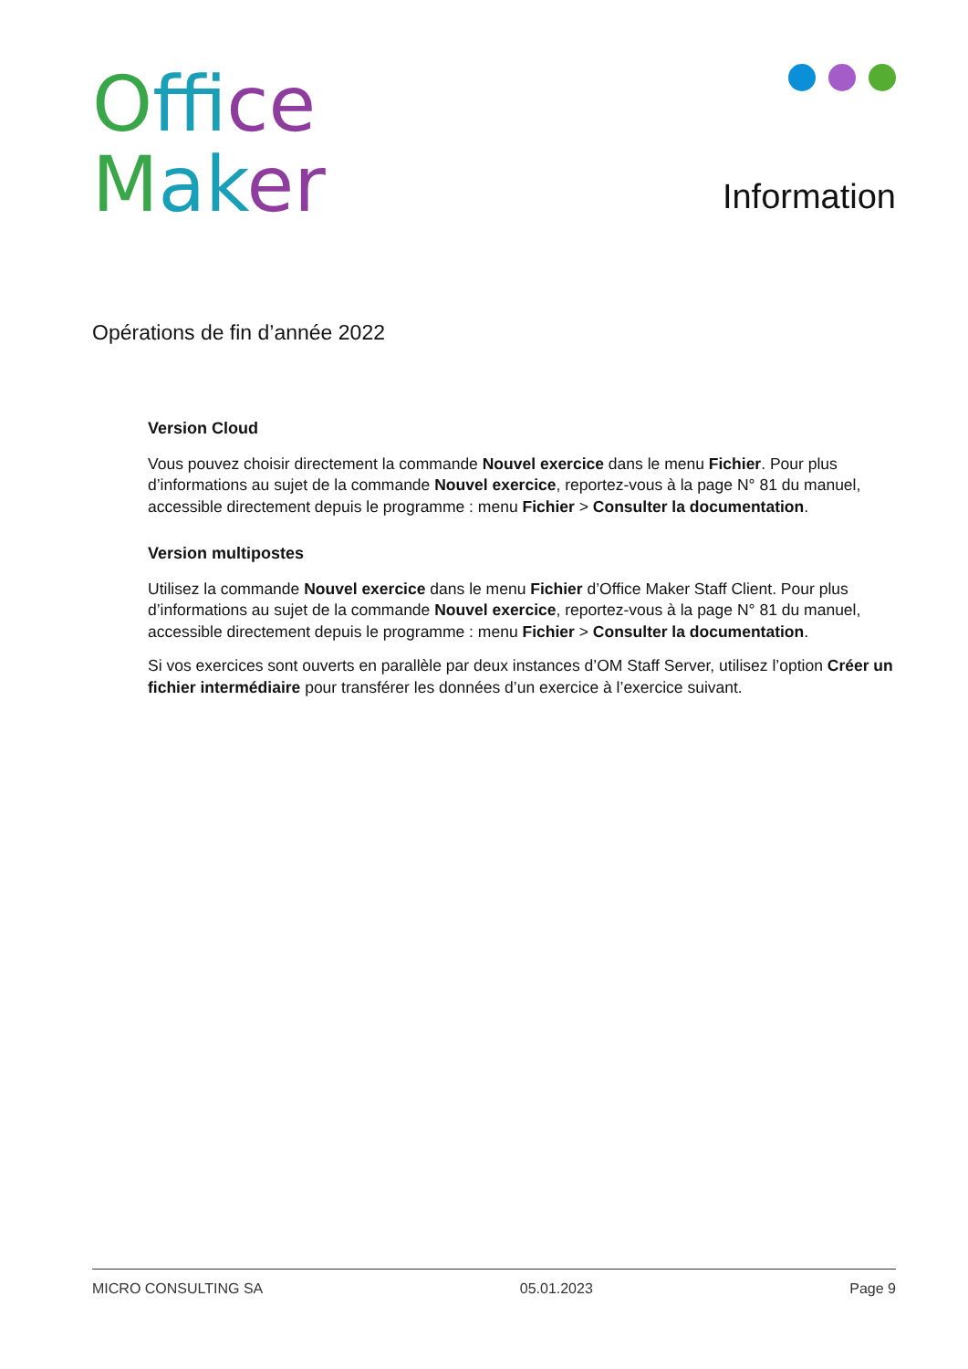Offi ce
Mak er
Information
Opérations de fin d’année 2022
Version Cloud
Vous pouvez choisir directement la commande Nouvel exercice dans le menu Fichier. Pour plus d’informations au sujet de la commande Nouvel exercice, reportez-vous à la page N° 81 du manuel, accessible directement depuis le programme : menu Fichier > Consulter la documentation.
Version multipostes
Utilisez la commande Nouvel exercice dans le menu Fichier d’Office Maker Staff Client. Pour plus d’informations au sujet de la commande Nouvel exercice, reportez-vous à la page N° 81 du manuel, accessible directement depuis le programme : menu Fichier > Consulter la documentation.
Si vos exercices sont ouverts en parallèle par deux instances d’OM Staff Server, utilisez l’option Créer un fichier intermédiaire pour transférer les données d’un exercice à l’exercice suivant.
MICRO CONSULTING SA 05.01.2023 Page 9